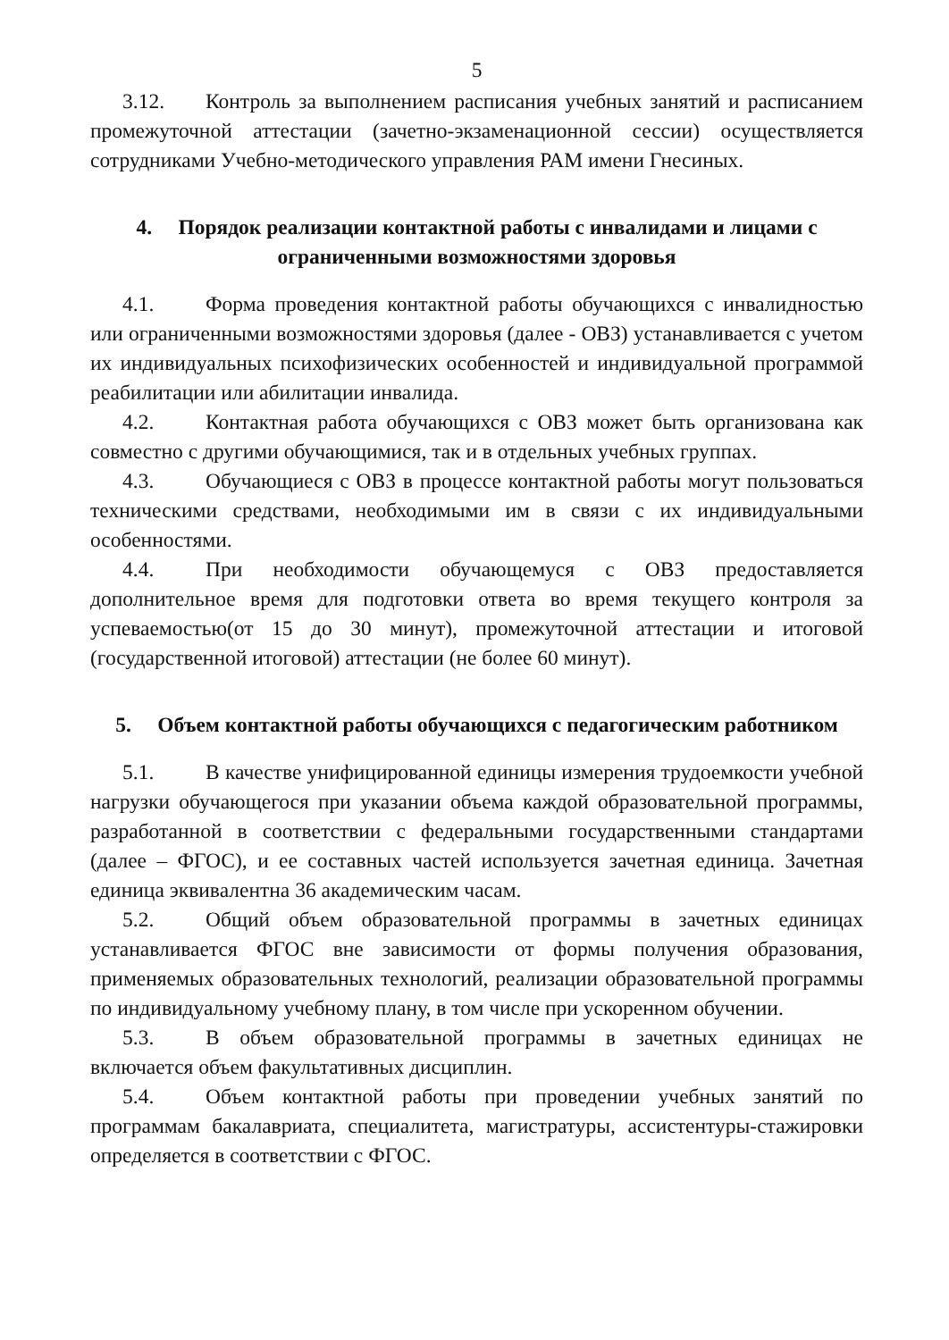5
3.12. Контроль за выполнением расписания учебных занятий и расписанием промежуточной аттестации (зачетно-экзаменационной сессии) осуществляется сотрудниками Учебно-методического управления РАМ имени Гнесиных.
4. Порядок реализации контактной работы с инвалидами и лицами с ограниченными возможностями здоровья
4.1. Форма проведения контактной работы обучающихся с инвалидностью или ограниченными возможностями здоровья (далее - ОВЗ) устанавливается с учетом их индивидуальных психофизических особенностей и индивидуальной программой реабилитации или абилитации инвалида.
4.2. Контактная работа обучающихся с ОВЗ может быть организована как совместно с другими обучающимися, так и в отдельных учебных группах.
4.3. Обучающиеся с ОВЗ в процессе контактной работы могут пользоваться техническими средствами, необходимыми им в связи с их индивидуальными особенностями.
4.4. При необходимости обучающемуся с ОВЗ предоставляется дополнительное время для подготовки ответа во время текущего контроля за успеваемостью(от 15 до 30 минут), промежуточной аттестации и итоговой (государственной итоговой) аттестации (не более 60 минут).
5. Объем контактной работы обучающихся с педагогическим работником
5.1. В качестве унифицированной единицы измерения трудоемкости учебной нагрузки обучающегося при указании объема каждой образовательной программы, разработанной в соответствии с федеральными государственными стандартами (далее – ФГОС), и ее составных частей используется зачетная единица. Зачетная единица эквивалентна 36 академическим часам.
5.2. Общий объем образовательной программы в зачетных единицах устанавливается ФГОС вне зависимости от формы получения образования, применяемых образовательных технологий, реализации образовательной программы по индивидуальному учебному плану, в том числе при ускоренном обучении.
5.3. В объем образовательной программы в зачетных единицах не включается объем факультативных дисциплин.
5.4. Объем контактной работы при проведении учебных занятий по программам бакалавриата, специалитета, магистратуры, ассистентуры-стажировки определяется в соответствии с ФГОС.